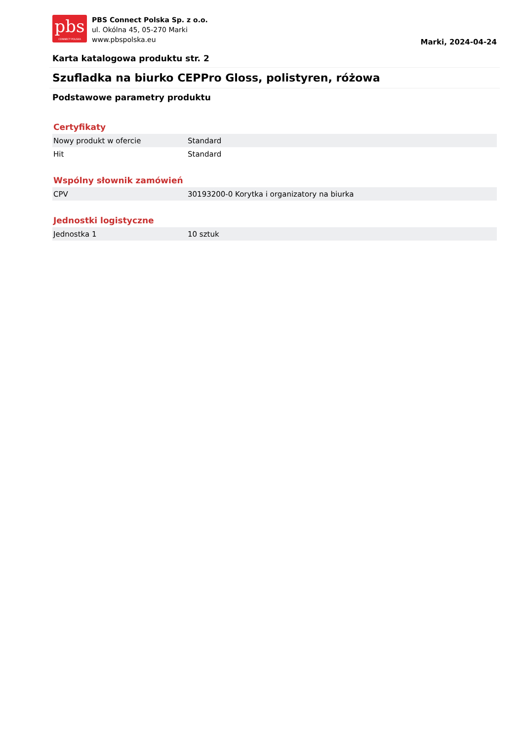pbs
CONNECT POLSKA
PBS Connect Polska Sp. z o.o.
ul. Okólna 45, 05-270 Marki
www.pbspolska.eu
Marki, 2024-04-24
Karta katalogowa produktu str. 2
Szufladka na biurko CEPPro Gloss, polistyren, różowa
Podstawowe parametry produktu
Certyfikaty
| Nowy produkt w ofercie | Standard |
| Hit | Standard |
Wspólny słownik zamówień
| CPV | 30193200-0 Korytka i organizatory na biurka |
Jednostki logistyczne
| Jednostka 1 | 10 sztuk |